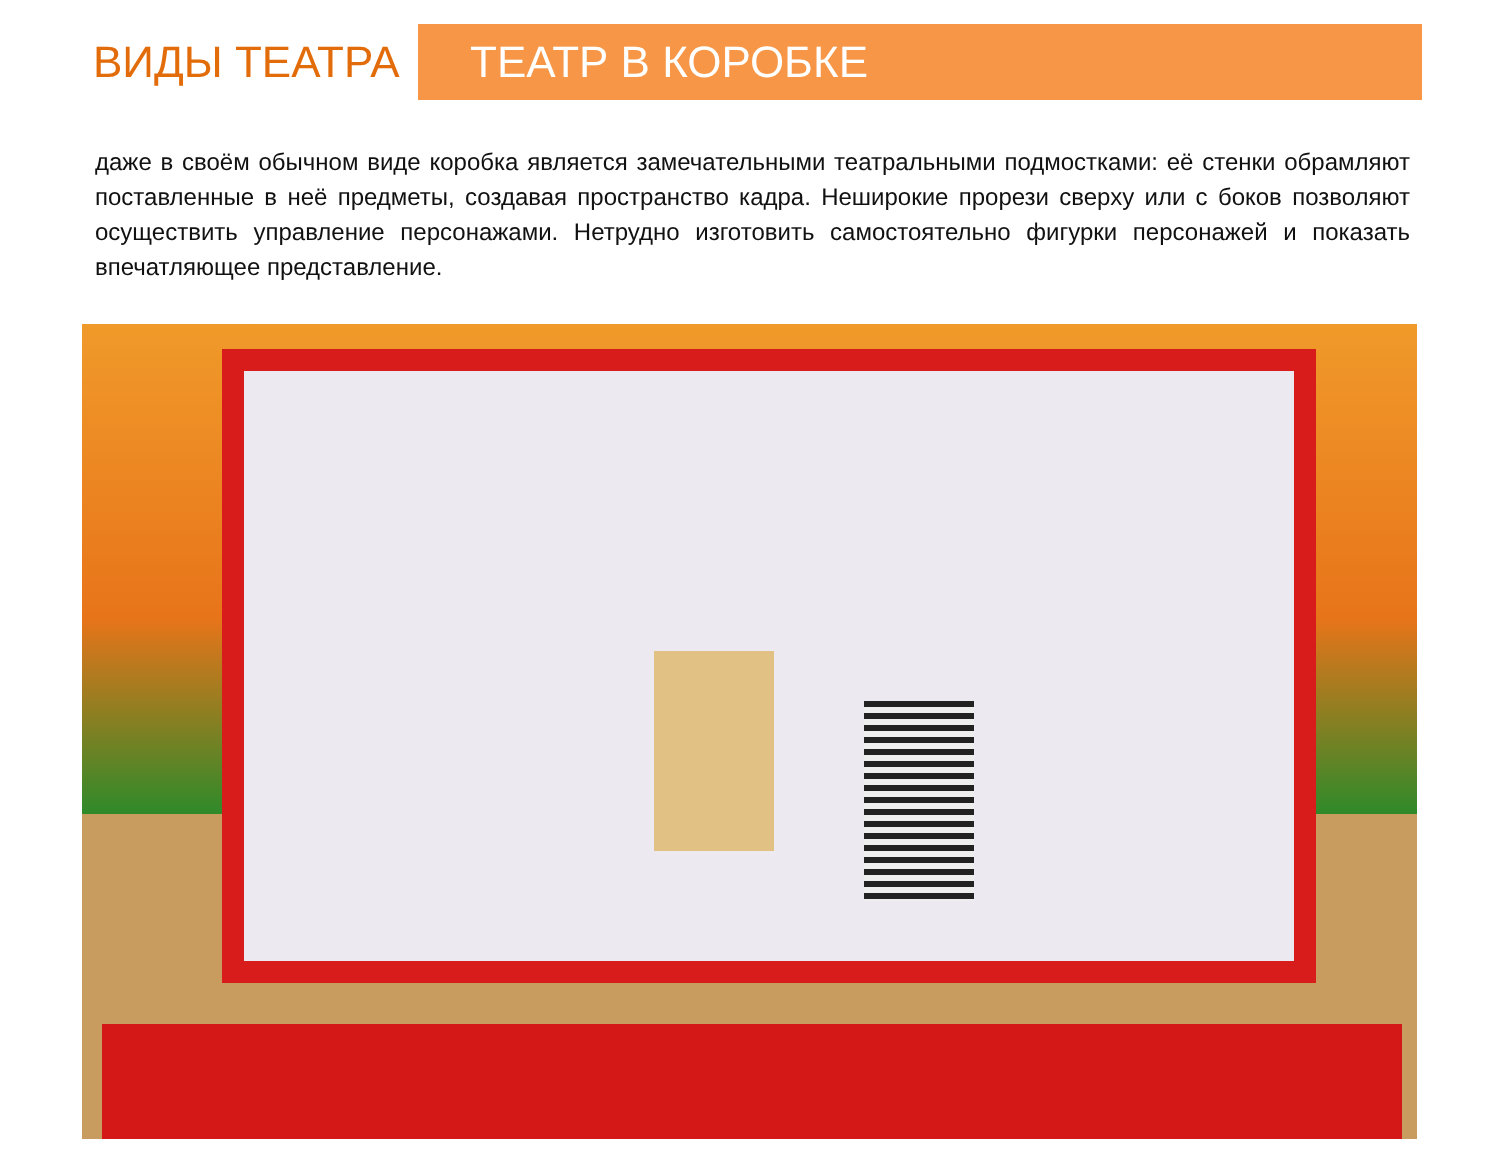ВИДЫ ТЕАТРА
ТЕАТР В КОРОБКЕ
даже в своём обычном виде коробка является замечательными театральными подмостками: её стенки обрамляют поставленные в неё предметы, создавая пространство кадра. Неширокие прорези сверху или с боков позволяют осуществить управление персонажами. Нетрудно изготовить самостоятельно фигурки персонажей и показать впечатляющее представление.